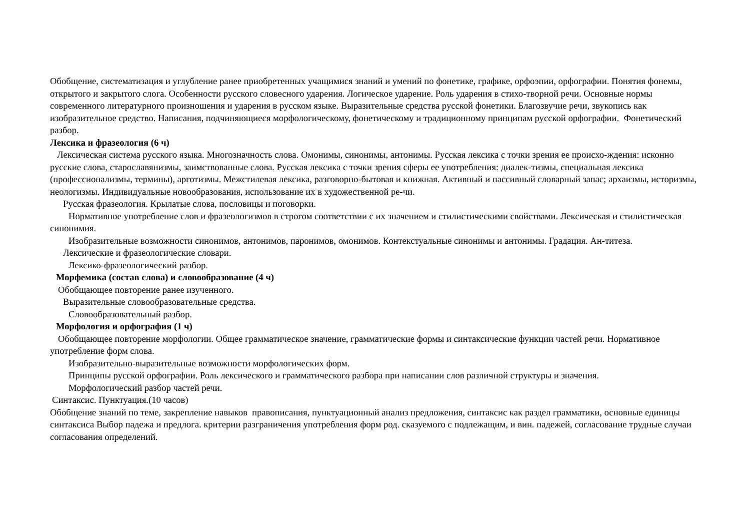Обобщение, систематизация и углубление ранее приобретенных учащимися знаний и умений по фонетике, графике, орфоэпии, орфографии. Понятия фонемы, открытого и закрытого слога. Особенности русского словесного ударения. Логическое ударение. Роль ударения в стихо-творной речи. Основные нормы современного литературного произношения и ударения в русском языке. Выразительные средства русской фонетики. Благозвучие речи, звукопись как изобразительное средство. Написания, подчиняющиеся морфологическому, фонетическому и традиционному принципам русской орфографии. Фонетический разбор.
Лексика и фразеология (6 ч)
Лексическая система русского языка. Многозначность слова. Омонимы, синонимы, антонимы. Русская лексика с точки зрения ее происхо-ждения: исконно русские слова, старославянизмы, заимствованные слова. Русская лексика с точки зрения сферы ее употребления: диалек-тизмы, специальная лексика (профессионализмы, термины), арготизмы. Межстилевая лексика, разговорно-бытовая и книжная. Активный и пассивный словарный запас; архаизмы, историзмы, неологизмы. Индивидуальные новообразования, использование их в художественной ре-чи.
Русская фразеология. Крылатые слова, пословицы и поговорки.
Нормативное употребление слов и фразеологизмов в строгом соответствии с их значением и стилистическими свойствами. Лексическая и стилистическая синонимия.
Изобразительные возможности синонимов, антонимов, паронимов, омонимов. Контекстуальные синонимы и антонимы. Градация. Ан-титеза.
Лексические и фразеологические словари.
Лексико-фразеологический разбор.
Морфемика (состав слова) и словообразование (4 ч)
Обобщающее повторение ранее изученного.
Выразительные словообразовательные средства.
Словообразовательный разбор.
Морфология и орфография (1 ч)
Обобщающее повторение морфологии. Общее грамматическое значение, грамматические формы и синтаксические функции частей речи. Нормативное употребление форм слова.
Изобразительно-выразительные возможности морфологических форм.
Принципы русской орфографии. Роль лексического и грамматического разбора при написании слов различной структуры и значения.
Морфологический разбор частей речи.
Синтаксис. Пунктуация.(10 часов)
Обобщение знаний по теме, закрепление навыков правописания, пунктуационный анализ предложения, синтаксис как раздел грамматики, основные единицы синтаксиса Выбор падежа и предлога. критерии разграничения употребления форм род. сказуемого с подлежащим, и вин. падежей, согласование трудные случаи согласования определений.